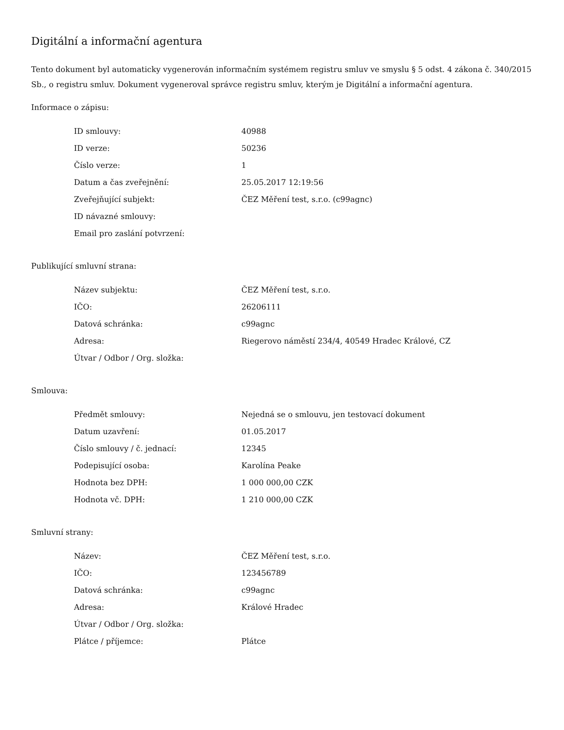Digitální a informační agentura
Tento dokument byl automaticky vygenerován informačním systémem registru smluv ve smyslu § 5 odst. 4 zákona č. 340/2015 Sb., o registru smluv. Dokument vygeneroval správce registru smluv, kterým je Digitální a informační agentura.
Informace o zápisu:
| ID smlouvy: | 40988 |
| ID verze: | 50236 |
| Číslo verze: | 1 |
| Datum a čas zveřejnění: | 25.05.2017 12:19:56 |
| Zveřejňující subjekt: | ČEZ Měření test, s.r.o. (c99agnc) |
| ID návazné smlouvy: | |
| Email pro zaslání potvrzení: | |
Publikující smluvní strana:
| Název subjektu: | ČEZ Měření test, s.r.o. |
| IČO: | 26206111 |
| Datová schránka: | c99agnc |
| Adresa: | Riegerovo náměstí 234/4, 40549 Hradec Králové, CZ |
| Útvar / Odbor / Org. složka: | |
Smlouva:
| Předmět smlouvy: | Nejedná se o smlouvu, jen testovací dokument |
| Datum uzavření: | 01.05.2017 |
| Číslo smlouvy / č. jednací: | 12345 |
| Podepisující osoba: | Karolína Peake |
| Hodnota bez DPH: | 1 000 000,00 CZK |
| Hodnota vč. DPH: | 1 210 000,00 CZK |
Smluvní strany:
| Název: | ČEZ Měření test, s.r.o. |
| IČO: | 123456789 |
| Datová schránka: | c99agnc |
| Adresa: | Králové Hradec |
| Útvar / Odbor / Org. složka: | |
| Plátce / příjemce: | Plátce |